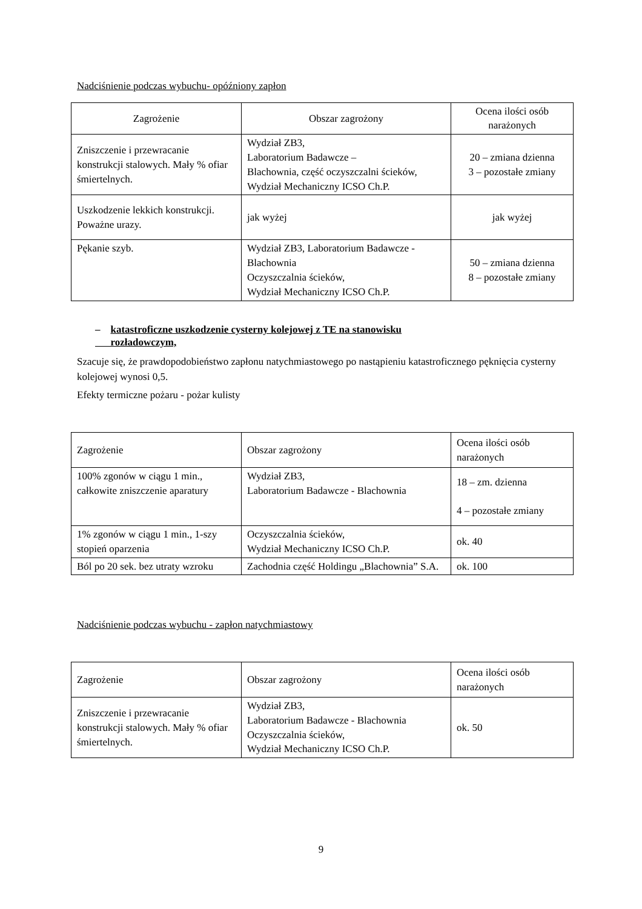Nadciśnienie podczas wybuchu- opóźniony zapłon
| Zagrożenie | Obszar zagrożony | Ocena ilości osób narażonych |
| --- | --- | --- |
| Zniszczenie i przewracanie konstrukcji stalowych. Mały % ofiar śmiertelnych. | Wydział ZB3, Laboratorium Badawcze – Blachownia, część oczyszczalni ścieków, Wydział Mechaniczny ICSO Ch.P. | 20 – zmiana dzienna 3 – pozostałe zmiany |
| Uszkodzenie lekkich konstrukcji. Poważne urazy. | jak wyżej | jak wyżej |
| Pękanie szyb. | Wydział ZB3, Laboratorium Badawcze - Blachownia Oczyszczalnia ścieków, Wydział Mechaniczny ICSO Ch.P. | 50 – zmiana dzienna 8 – pozostałe zmiany |
– katastroficzne uszkodzenie cysterny kolejowej z TE na stanowisku
rozładowczym,
Szacuje się, że prawdopodobieństwo zapłonu natychmiastowego po nastąpieniu katastroficznego pęknięcia cysterny kolejowej wynosi 0,5.
Efekty termiczne pożaru - pożar kulisty
| Zagrożenie | Obszar zagrożony | Ocena ilości osób narażonych |
| --- | --- | --- |
| 100% zgonów w ciągu 1 min., całkowite zniszczenie aparatury | Wydział ZB3, Laboratorium Badawcze - Blachownia | 18 – zm. dzienna 4 – pozostałe zmiany |
| 1% zgonów w ciągu 1 min., 1-szy stopień oparzenia | Oczyszczalnia ścieków, Wydział Mechaniczny ICSO Ch.P. | ok. 40 |
| Ból po 20 sek. bez utraty wzroku | Zachodnia część Holdingu „Blachownia” S.A. | ok. 100 |
Nadciśnienie podczas wybuchu - zapłon natychmiastowy
| Zagrożenie | Obszar zagrożony | Ocena ilości osób narażonych |
| --- | --- | --- |
| Zniszczenie i przewracanie konstrukcji stalowych. Mały % ofiar śmiertelnych. | Wydział ZB3, Laboratorium Badawcze - Blachownia Oczyszczalnia ścieków, Wydział Mechaniczny ICSO Ch.P. | ok. 50 |
9